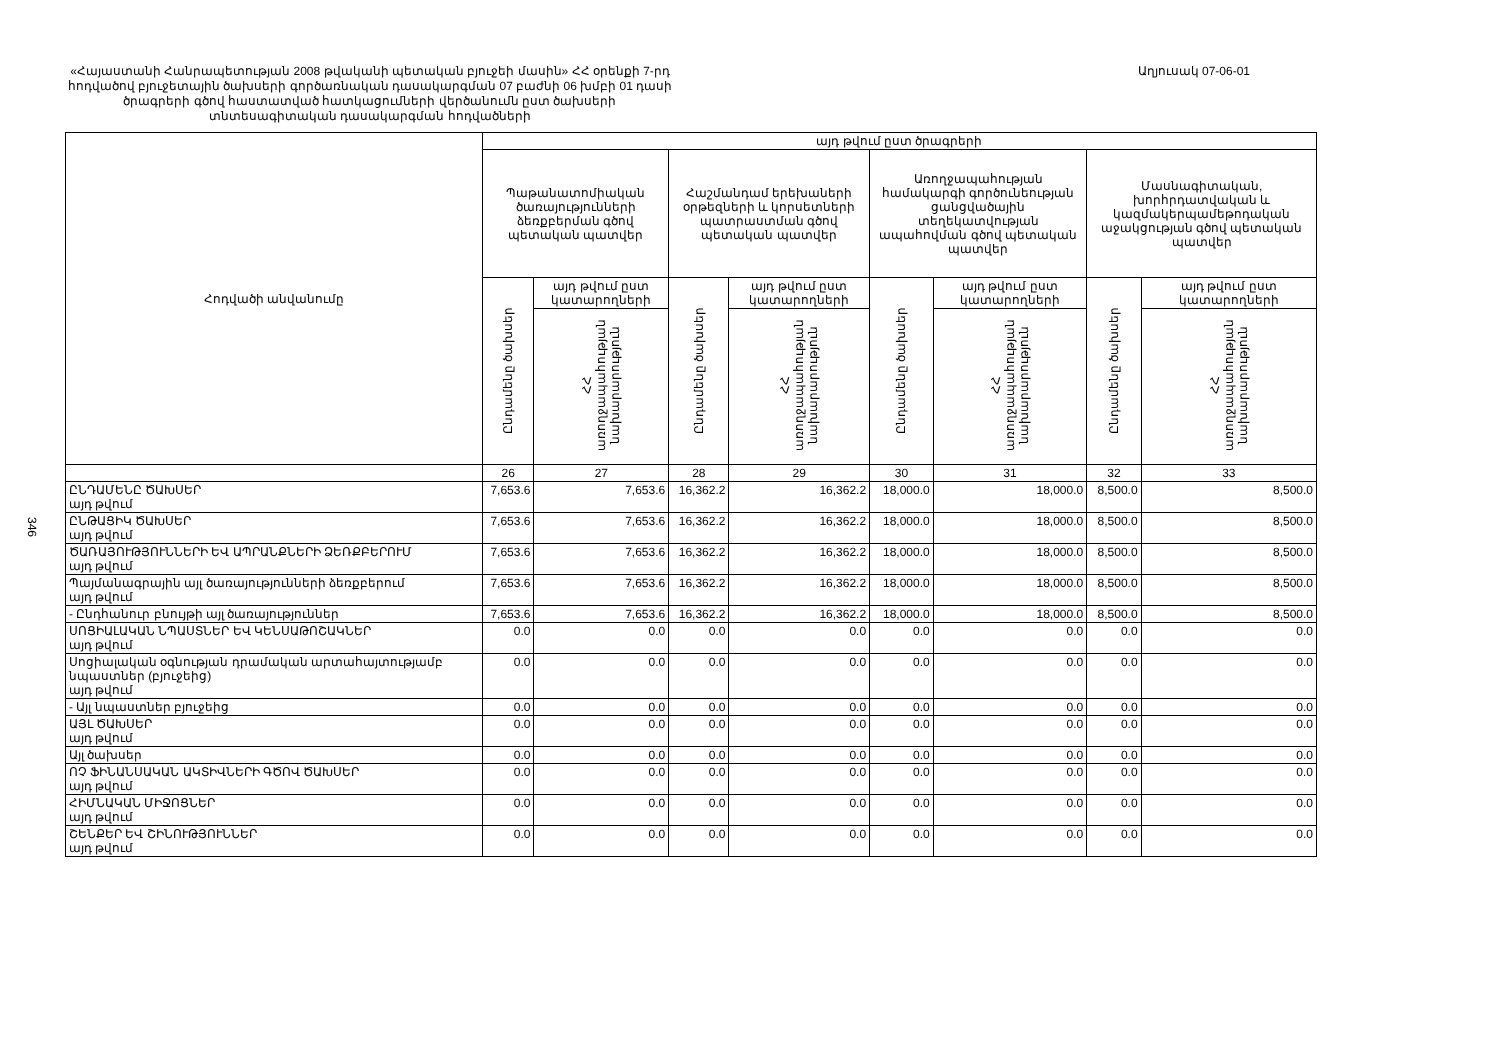346
«Հայաստանի Հանրապետության 2008 թվականի պետական բյուջեի մասին» ՀՀ օրենքի 7-րդ հոդվածով բյուջետային ծախսերի գործառնական դասակարգման 07 բաժնի 06 խմբի 01 դասի ծրագրերի գծով հաստատված հատկացումների վերծանումն ըստ ծախսերի տնտեսագիտական դասակարգման հոդվածների
Աղյուսակ 07-06-01
| Հոդվածի անվանումը | այդ թվում ըստ ծրագրերի | | | | | | | |
| --- | --- | --- | --- | --- | --- | --- | --- | --- |
| | Պաթանատոմիական ծառայությունների ձեռքբերման գծով պետական պատվեր | | Հաշմանդամ երեխաների օրթեզների և կորսետների պատրաստման գծով պետական պատվեր | | Առողջապահության համակարգի գործունեության ցանցվածային տեղեկատվության ապահովման գծով պետական պատվեր | | Մասնագիտական, խորհրդատվական և կազմակերպամեթոդական աջակցության գծով պետական պատվեր | |
| | Ընդամենը ծախսեր | այդ թվում ըստ կատարողների | Ընդամենը ծախսեր | այդ թվում ըստ կատարողների | Ընդամենը ծախսեր | այդ թվում ըստ կատարողների | Ընդամենը ծախսեր | այդ թվում ըստ կատարողների |
| | | ՀՀ առողջապահության նախարարություն | | ՀՀ առողջապահության նախարարություն | | ՀՀ առողջապահության նախարարություն | | ՀՀ առողջապահության նախարարություն |
| | 26 | 27 | 28 | 29 | 30 | 31 | 32 | 33 |
| ԸՆԴԱՄԵՆԸ ԾԱԽՍԵՐ այդ թվում | 7,653.6 | 7,653.6 | 16,362.2 | 16,362.2 | 18,000.0 | 18,000.0 | 8,500.0 | 8,500.0 |
| ԸՆԹԱՑԻԿ ԾԱԽՍԵՐ այդ թվում | 7,653.6 | 7,653.6 | 16,362.2 | 16,362.2 | 18,000.0 | 18,000.0 | 8,500.0 | 8,500.0 |
| ԾԱՌԱՅՈՒԹՅՈՒՆՆԵՐԻ ԵՎ ԱՊՐԱՆՔՆԵՐԻ ՁԵՌՔԲԵՐՈՒՄ այդ թվում | 7,653.6 | 7,653.6 | 16,362.2 | 16,362.2 | 18,000.0 | 18,000.0 | 8,500.0 | 8,500.0 |
| Պայմանագրային այլ ծառայությունների ձեռքբերում այդ թվում | 7,653.6 | 7,653.6 | 16,362.2 | 16,362.2 | 18,000.0 | 18,000.0 | 8,500.0 | 8,500.0 |
| - Ընդհանուր բնույթի այլ ծառայություններ | 7,653.6 | 7,653.6 | 16,362.2 | 16,362.2 | 18,000.0 | 18,000.0 | 8,500.0 | 8,500.0 |
| ՍՈՑԻԱԼԱԿԱՆ ՆՊԱՍՏՆԵՐ ԵՎ ԿԵՆՍԱԹՈՇԱԿՆԵՐ այդ թվում | 0.0 | 0.0 | 0.0 | 0.0 | 0.0 | 0.0 | 0.0 | 0.0 |
| Սոցիալական օգնության դրամական արտահայտությամբ նպաստներ (բյուջեից) այդ թվում | 0.0 | 0.0 | 0.0 | 0.0 | 0.0 | 0.0 | 0.0 | 0.0 |
| - Այլ նպաստներ բյուջեից | 0.0 | 0.0 | 0.0 | 0.0 | 0.0 | 0.0 | 0.0 | 0.0 |
| ԱՅԼ ԾԱԽՍԵՐ այդ թվում | 0.0 | 0.0 | 0.0 | 0.0 | 0.0 | 0.0 | 0.0 | 0.0 |
| Այլ ծախսեր | 0.0 | 0.0 | 0.0 | 0.0 | 0.0 | 0.0 | 0.0 | 0.0 |
| ՈՉ ՖԻՆԱՆՍԱԿԱՆ ԱԿՏԻՎՆԵՐԻ ԳԾՈՎ ԾԱԽՍԵՐ այդ թվում | 0.0 | 0.0 | 0.0 | 0.0 | 0.0 | 0.0 | 0.0 | 0.0 |
| ՀԻՄՆԱԿԱՆ ՄԻՋՈՑՆԵՐ այդ թվում | 0.0 | 0.0 | 0.0 | 0.0 | 0.0 | 0.0 | 0.0 | 0.0 |
| ՇԵՆՔԵՐ ԵՎ ՇԻՆՈՒԹՅՈՒՆՆԵՐ այդ թվում | 0.0 | 0.0 | 0.0 | 0.0 | 0.0 | 0.0 | 0.0 | 0.0 |